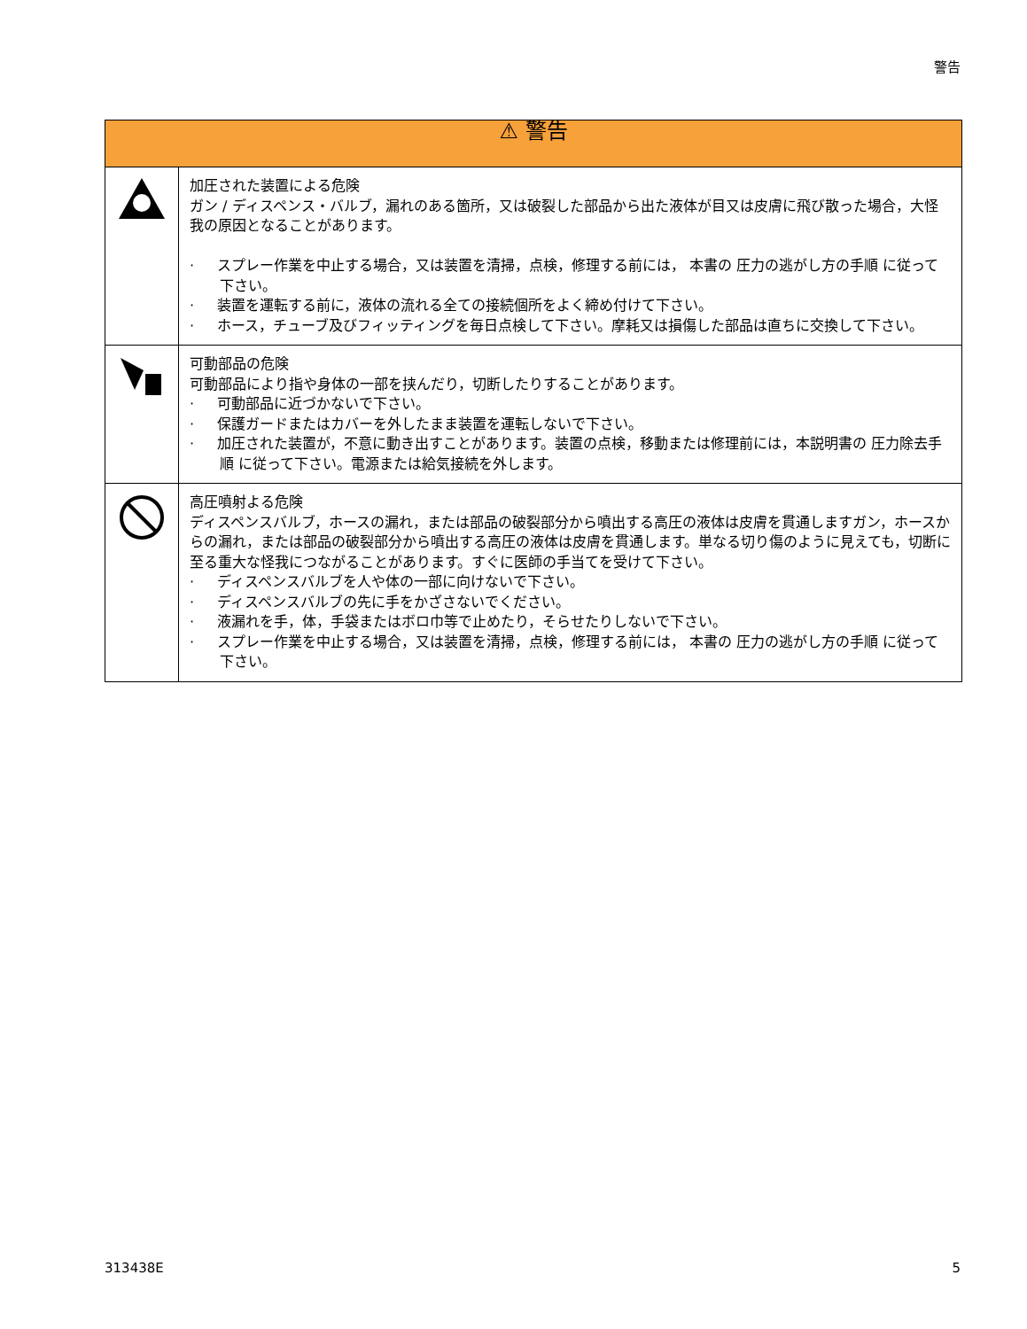警告
| ⚠ 警告 | |
| --- | --- |
| | 加圧された装置による危険 ガン / ディスペンス・バルブ，漏れのある箇所，又は破裂した部品から出た液体が目又は皮膚に飛び散った場合，大怪我の原因となることがあります。 · スプレー作業を中止する場合，又は装置を清掃，点検，修理する前には， 本書の 圧力の逃がし方の手順 に従って下さい。 · 装置を運転する前に，液体の流れる全ての接続個所をよく締め付けて下さい。 · ホース，チューブ及びフィッティングを毎日点検して下さい。摩耗又は損傷した部品は直ちに交換して下さい。 |
| | 可動部品の危険 可動部品により指や身体の一部を挟んだり，切断したりすることがあります。 · 可動部品に近づかないで下さい。 · 保護ガードまたはカバーを外したまま装置を運転しないで下さい。 · 加圧された装置が，不意に動き出すことがあります。装置の点検，移動または修理前には，本説明書の 圧力除去手順 に従って下さい。電源または給気接続を外します。 |
| | 高圧噴射よる危険 ディスペンスバルブ，ホースの漏れ，または部品の破裂部分から噴出する高圧の液体は皮膚を貫通しますガン，ホースからの漏れ，または部品の破裂部分から噴出する高圧の液体は皮膚を貫通します。単なる切り傷のように見えても，切断に至る重大な怪我につながることがあります。すぐに医師の手当てを受けて下さい。 · ディスペンスバルブを人や体の一部に向けないで下さい。 · ディスペンスバルブの先に手をかざさないでください。 · 液漏れを手，体，手袋またはボロ巾等で止めたり，そらせたりしないで下さい。 · スプレー作業を中止する場合，又は装置を清掃，点検，修理する前には， 本書の 圧力の逃がし方の手順 に従って下さい。 |
313438E 5